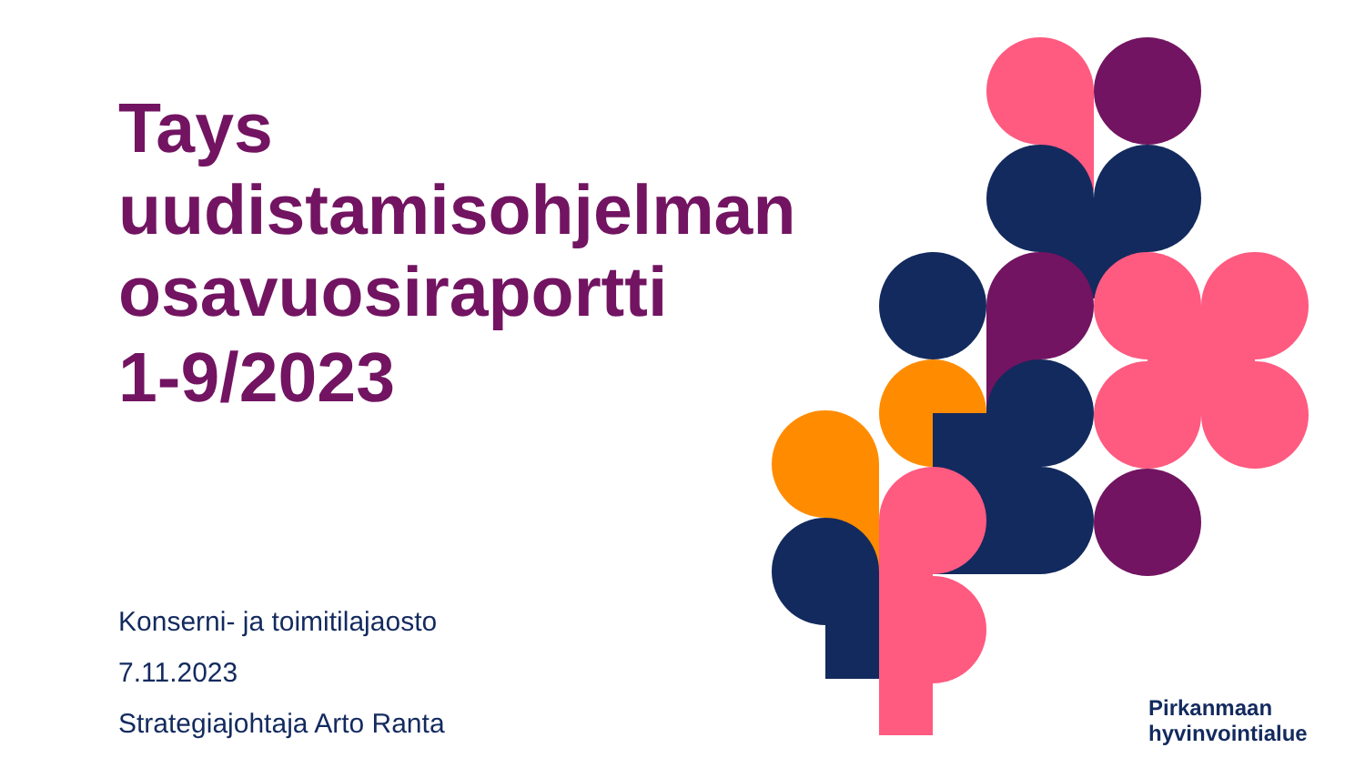Tays
uudistamisohjelman
osavuosiraportti
1-9/2023
Konserni- ja toimitilajaosto
7.11.2023
Strategiajohtaja Arto Ranta
Pirkanmaan
hyvinvointialue